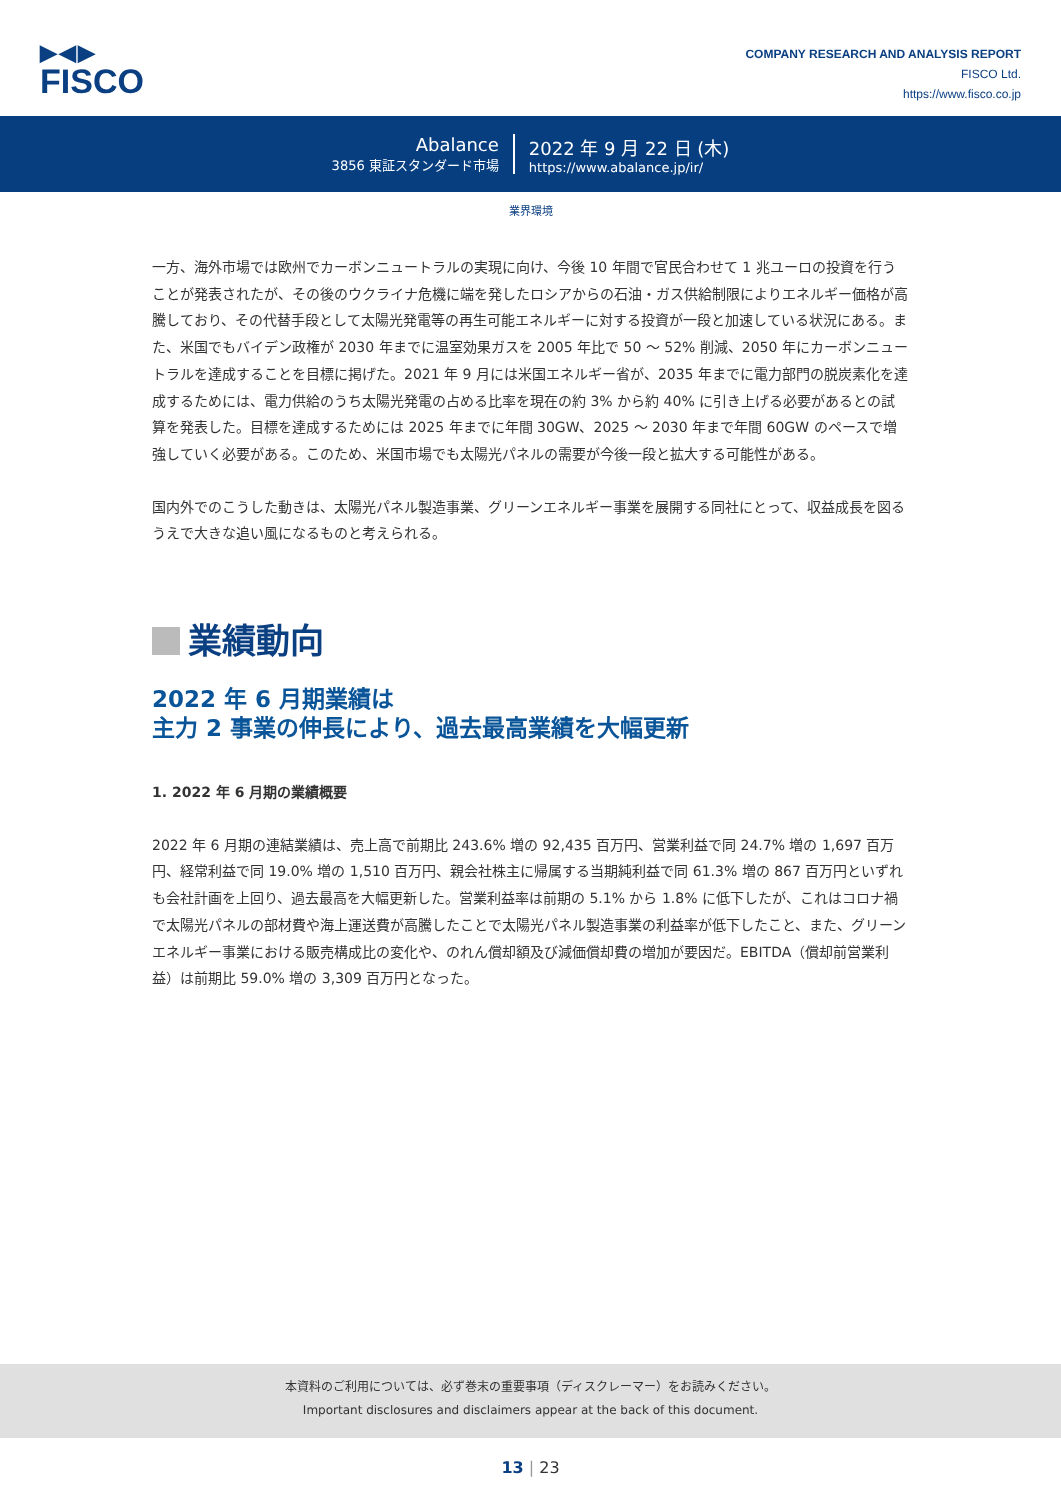▶◀▶
FISCO
COMPANY RESEARCH AND ANALYSIS REPORT
FISCO Ltd.
https://www.fisco.co.jp
Abalance
3856 東証スタンダード市場
2022 年 9 月 22 日 (木)
https://www.abalance.jp/ir/
業界環境
一方、海外市場では欧州でカーボンニュートラルの実現に向け、今後 10 年間で官民合わせて 1 兆ユーロの投資を行うことが発表されたが、その後のウクライナ危機に端を発したロシアからの石油・ガス供給制限によりエネルギー価格が高騰しており、その代替手段として太陽光発電等の再生可能エネルギーに対する投資が一段と加速している状況にある。また、米国でもバイデン政権が 2030 年までに温室効果ガスを 2005 年比で 50 ～ 52% 削減、2050 年にカーボンニュートラルを達成することを目標に掲げた。2021 年 9 月には米国エネルギー省が、2035 年までに電力部門の脱炭素化を達成するためには、電力供給のうち太陽光発電の占める比率を現在の約 3% から約 40% に引き上げる必要があるとの試算を発表した。目標を達成するためには 2025 年までに年間 30GW、2025 ～ 2030 年まで年間 60GW のペースで増強していく必要がある。このため、米国市場でも太陽光パネルの需要が今後一段と拡大する可能性がある。
国内外でのこうした動きは、太陽光パネル製造事業、グリーンエネルギー事業を展開する同社にとって、収益成長を図るうえで大きな追い風になるものと考えられる。
業績動向
2022 年 6 月期業績は
主力 2 事業の伸長により、過去最高業績を大幅更新
1. 2022 年 6 月期の業績概要
2022 年 6 月期の連結業績は、売上高で前期比 243.6% 増の 92,435 百万円、営業利益で同 24.7% 増の 1,697 百万円、経常利益で同 19.0% 増の 1,510 百万円、親会社株主に帰属する当期純利益で同 61.3% 増の 867 百万円といずれも会社計画を上回り、過去最高を大幅更新した。営業利益率は前期の 5.1% から 1.8% に低下したが、これはコロナ禍で太陽光パネルの部材費や海上運送費が高騰したことで太陽光パネル製造事業の利益率が低下したこと、また、グリーンエネルギー事業における販売構成比の変化や、のれん償却額及び減価償却費の増加が要因だ。EBITDA（償却前営業利益）は前期比 59.0% 増の 3,309 百万円となった。
本資料のご利用については、必ず巻末の重要事項（ディスクレーマー）をお読みください。
Important disclosures and disclaimers appear at the back of this document.
13 | 23